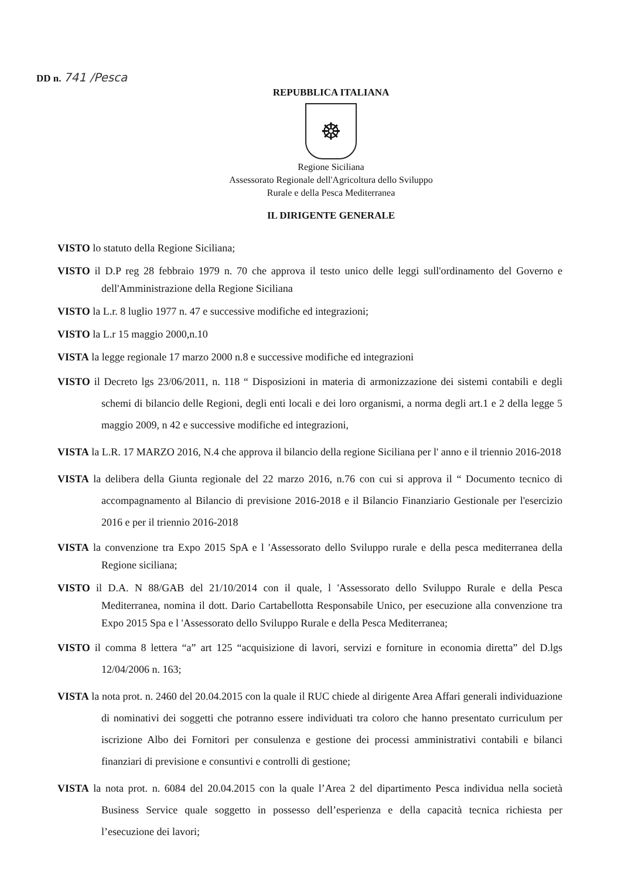DD n. 741 /Pesca
REPUBBLICA ITALIANA
☸
Regione Siciliana
Assessorato Regionale dell'Agricoltura dello Sviluppo
Rurale e della Pesca Mediterranea
IL DIRIGENTE GENERALE
VISTO lo statuto della Regione Siciliana;
VISTO il D.P reg 28 febbraio 1979 n. 70 che approva il testo unico delle leggi sull'ordinamento del Governo e dell'Amministrazione della Regione Siciliana
VISTO la L.r. 8 luglio 1977 n. 47 e successive modifiche ed integrazioni;
VISTO la L.r 15 maggio 2000,n.10
VISTA la legge regionale 17 marzo 2000 n.8 e successive modifiche ed integrazioni
VISTO il Decreto lgs 23/06/2011, n. 118 “ Disposizioni in materia di armonizzazione dei sistemi contabili e degli schemi di bilancio delle Regioni, degli enti locali e dei loro organismi, a norma degli art.1 e 2 della legge 5 maggio 2009, n 42 e successive modifiche ed integrazioni,
VISTA la L.R. 17 MARZO 2016, N.4 che approva il bilancio della regione Siciliana per l' anno e il triennio 2016-2018
VISTA la delibera della Giunta regionale del 22 marzo 2016, n.76 con cui si approva il “ Documento tecnico di accompagnamento al Bilancio di previsione 2016-2018 e il Bilancio Finanziario Gestionale per l'esercizio 2016 e per il triennio 2016-2018
VISTA la convenzione tra Expo 2015 SpA e l 'Assessorato dello Sviluppo rurale e della pesca mediterranea della Regione siciliana;
VISTO il D.A. N 88/GAB del 21/10/2014 con il quale, l 'Assessorato dello Sviluppo Rurale e della Pesca Mediterranea, nomina il dott. Dario Cartabellotta Responsabile Unico, per esecuzione alla convenzione tra Expo 2015 Spa e l 'Assessorato dello Sviluppo Rurale e della Pesca Mediterranea;
VISTO il comma 8 lettera “a” art 125 “acquisizione di lavori, servizi e forniture in economia diretta” del D.lgs 12/04/2006 n. 163;
VISTA la nota prot. n. 2460 del 20.04.2015 con la quale il RUC chiede al dirigente Area Affari generali individuazione di nominativi dei soggetti che potranno essere individuati tra coloro che hanno presentato curriculum per iscrizione Albo dei Fornitori per consulenza e gestione dei processi amministrativi contabili e bilanci finanziari di previsione e consuntivi e controlli di gestione;
VISTA la nota prot. n. 6084 del 20.04.2015 con la quale l’Area 2 del dipartimento Pesca individua nella società Business Service quale soggetto in possesso dell’esperienza e della capacità tecnica richiesta per l’esecuzione dei lavori;